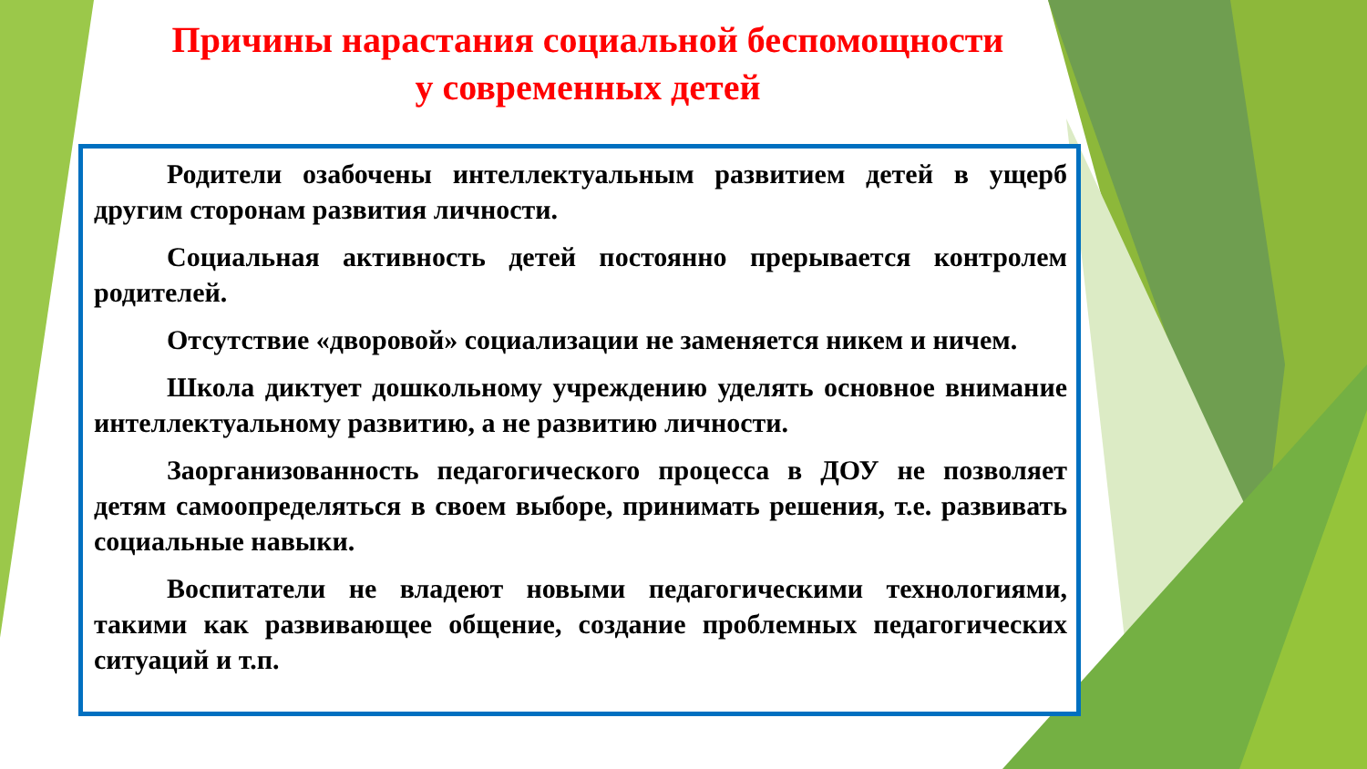Причины нарастания социальной беспомощности
у современных детей
Родители озабочены интеллектуальным развитием детей в ущерб другим сторонам развития личности.
Социальная активность детей постоянно прерывается контролем родителей.
Отсутствие «дворовой» социализации не заменяется никем и ничем.
Школа диктует дошкольному учреждению уделять основное внимание интеллектуальному развитию, а не развитию личности.
Заорганизованность педагогического процесса в ДОУ не позволяет детям самоопределяться в своем выборе, принимать решения, т.е. развивать социальные навыки.
Воспитатели не владеют новыми педагогическими технологиями, такими как развивающее общение, создание проблемных педагогических ситуаций и т.п.